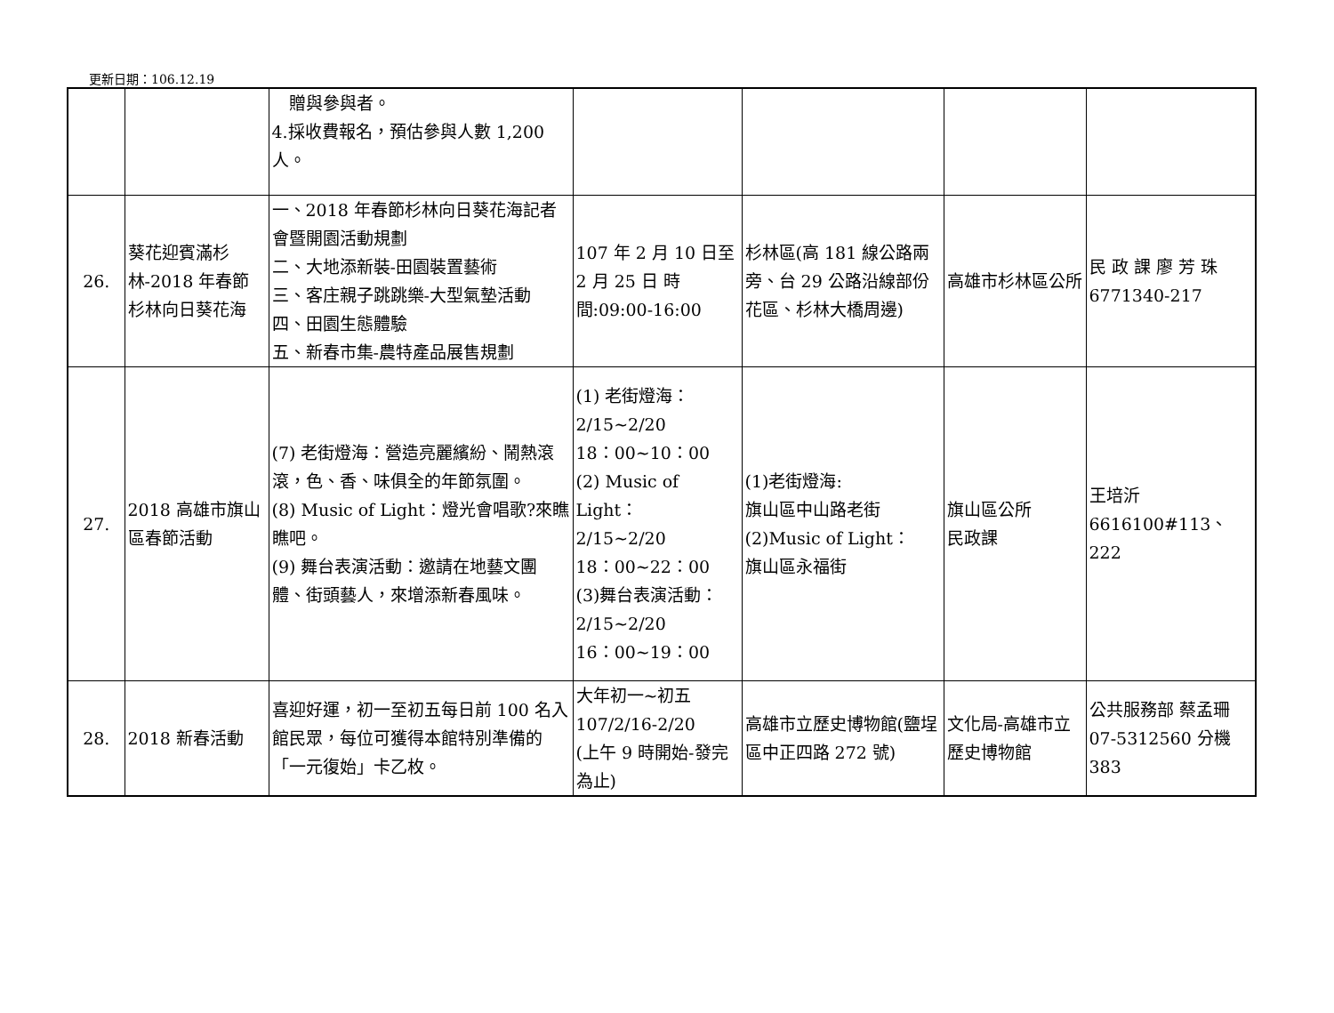更新日期：106.12.19
| | | 贈與參與者。 4.採收費報名，預估參與人數 1,200 人。 | | | | |
| 26. | 葵花迎賓滿杉林-2018 年春節杉林向日葵花海 | 一、2018 年春節杉林向日葵花海記者會暨開園活動規劃 二、大地添新裝-田園裝置藝術 三、客庄親子跳跳樂-大型氣墊活動 四、田園生態體驗 五、新春市集-農特產品展售規劃 | 107 年 2 月 10 日至 2 月 25 日 時間:09:00-16:00 | 杉林區(高 181 線公路兩旁、台 29 公路沿線部份花區、杉林大橋周邊) | 高雄市杉林區公所 | 民 政 課 廖 芳 珠 6771340-217 |
| 27. | 2018 高雄市旗山區春節活動 | (7) 老街燈海：營造亮麗繽紛、鬧熱滾滾，色、香、味俱全的年節氛圍。 (8) Music of Light：燈光會唱歌?來瞧瞧吧。 (9) 舞台表演活動：邀請在地藝文團體、街頭藝人，來增添新春風味。 | (1) 老街燈海： 2/15~2/20 18：00~10：00 (2) Music of Light： 2/15~2/20 18：00~22：00 (3)舞台表演活動： 2/15~2/20 16：00~19：00 | (1)老街燈海: 旗山區中山路老街 (2)Music of Light： 旗山區永福街 | 旗山區公所 民政課 | 王培沂 6616100#113、222 |
| 28. | 2018 新春活動 | 喜迎好運，初一至初五每日前 100 名入館民眾，每位可獲得本館特別準備的「一元復始」卡乙枚。 | 大年初一~初五 107/2/16-2/20 (上午 9 時開始-發完為止) | 高雄市立歷史博物館(鹽埕區中正四路 272 號) | 文化局-高雄市立歷史博物館 | 公共服務部 蔡孟珊 07-5312560 分機 383 |